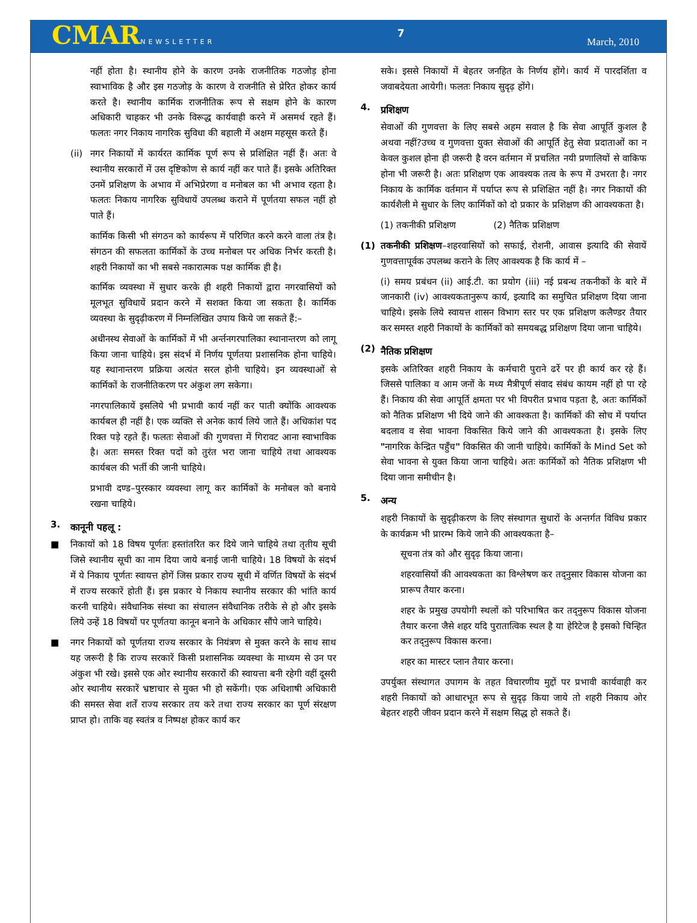CMARNEWSLETTER
7
March, 2010
नहीं होता है। स्थानीय होने के कारण उनके राजनीतिक गठजोड़ होना स्वाभाविक है और इस गठजोड़ के कारण वे राजनीति से प्रेरित होकर कार्य करते है। स्थानीय कार्मिक राजनीतिक रूप से सक्षम होने के कारण अधिकारी चाहकर भी उनके विरूद्ध कार्यवाही करने में असमर्थ रहते हैं। फलतः नगर निकाय नागरिक सुविधा की बहाली में अक्षम महसूस करते हैं।
(ii)
नगर निकायों में कार्यरत कार्मिक पूर्ण रूप से प्रशिक्षित नहीं हैं। अतः वे स्थानीय सरकारों में उस दृष्टिकोण से कार्य नहीं कर पाते हैं। इसके अतिरिक्त उनमें प्रशिक्षण के अभाव में अभिप्रेरणा व मनोबल का भी अभाव रहता है। फलतः निकाय नागरिक सुविधायें उपलब्ध कराने में पूर्णतया सफल नहीं हो पाते हैं।
कार्मिक किसी भी संगठन को कार्यरूप में परिणित करने करने वाला तंत्र है। संगठन की सफलता कार्मिकों के उच्च मनोबल पर अधिक निर्भर करती है। शहरी निकायों का भी सबसे नकारात्मक पक्ष कार्मिक ही है।
कार्मिक व्यवस्था में सुधार करके ही शहरी निकायों द्वारा नगरवासियों को मूलभूत सुविधायें प्रदान करने में सशक्त किया जा सकता है। कार्मिक व्यवस्था के सुदृढ़ीकरण में निम्नलिखित उपाय किये जा सकते हैं:–
अधीनस्थ सेवाओं के कार्मिकों में भी अर्न्तनगरपालिका स्थानान्तरण को लागू किया जाना चाहिये। इस संदर्भ में निर्णय पूर्णतया प्रशासनिक होना चाहिये। यह स्थानान्तरण प्रक्रिया अत्यंत सरल होनी चाहिये। इन व्यवस्थाओं से कार्मिकों के राजनीतिकरण पर अंकुश लग सकेगा।
नगरपालिकायें इसलिये भी प्रभावी कार्य नहीं कर पाती क्योंकि आवश्यक कार्यबल ही नहीं है। एक व्यक्ति से अनेक कार्य लिये जाते हैं। अधिकांश पद रिक्त पड़े रहते हैं। फलतः सेवाओं की गुणवत्ता में गिरावट आना स्वाभाविक है। अतः समस्त रिक्त पदों को तुरंत भरा जाना चाहिये तथा आवश्यक कार्यबल की भर्ती की जानी चाहिये।
प्रभावी दण्ड–पुरस्कार व्यवस्था लागू कर कार्मिकों के मनोबल को बनाये रखना चाहिये।
3.
कानूनी पहलू :
■ निकायों को 18 विषय पूर्णतः हस्तांतरित कर दिये जाने चाहिये तथा तृतीय सूची जिसे स्थानीय सूची का नाम दिया जाये बनाई जानी चाहिये। 18 विषयों के संदर्भ में ये निकाय पूर्णतः स्वायत्त होगें जिस प्रकार राज्य सूची में वर्णित विषयों के संदर्भ में राज्य सरकारें होती हैं। इस प्रकार ये निकाय स्थानीय सरकार की भांति कार्य करनी चाहिये। संवैधानिक संस्था का संचालन संवैधानिक तरीके से हो और इसके लिये उन्हें 18 विषयों पर पूर्णतया कानून बनाने के अधिकार सौंपे जाने चाहिये।
■ नगर निकायों को पूर्णतया राज्य सरकार के नियंत्रण से मुक्त करने के साथ साथ यह जरूरी है कि राज्य सरकारें किसी प्रशासनिक व्यवस्था के माध्यम से उन पर अंकुश भी रखे। इससे एक ओर स्थानीय सरकारों की स्वायत्ता बनी रहेगी वहीं दूसरी ओर स्थानीय सरकारें भ्रष्टाचार से मुक्त भी हो सकेंगी। एक अधिशाषी अधिकारी की समस्त सेवा शर्तें राज्य सरकार तय करे तथा राज्य सरकार का पूर्ण संरक्षण प्राप्त हो। ताकि वह स्वतंत्र व निष्पक्ष होकर कार्य कर
सके। इससे निकायों में बेहतर जनहित के निर्णय होंगे। कार्य में पारदर्शिता व जवाबदेयता आयेगी। फलतः निकाय सुदृढ़ होंगे।
4.
प्रशिक्षण
सेवाओं की गुणवत्ता के लिए सबसे अहम सवाल है कि सेवा आपूर्ति कुशल है अथवा नहीं?उच्च व गुणवत्ता युक्त सेवाओं की आपूर्ति हेतु सेवा प्रदाताओं का न केवल कुशल होना ही जरूरी है वरन वर्तमान में प्रचलित नयी प्रणालियों से वाकिफ होना भी जरूरी है। अतः प्रशिक्षण एक आवश्यक तत्व के रूप में उभरता है। नगर निकाय के कार्मिक वर्तमान में पर्याप्त रूप से प्रशिक्षित नहीं है। नगर निकायों की कार्यशैली मे सुधार के लिए कार्मिकों को दो प्रकार के प्रशिक्षण की आवश्यकता है।
(1) तकनीकी प्रशिक्षण (2) नैतिक प्रशिक्षण
(1) तकनीकी प्रशिक्षण–शहरवासियों को सफाई, रोशनी, आवास इत्यादि की सेवायें गुणवत्तापूर्वक उपलब्ध कराने के लिए आवश्यक है कि कार्य में –
(i) समय प्रबंधन (ii) आई.टी. का प्रयोग (iii) नई प्रबन्ध तकनीकों के बारे में जानकारी (iv) आवश्यकतानुरूप कार्य, इत्यादि का समुचित प्रशिक्षण दिया जाना चाहिये। इसके लिये स्वायत्त शासन विभाग स्तर पर एक प्रशिक्षण कलैण्डर तैयार कर समस्त शहरी निकायों के कार्मिकों को समयबद्ध प्रशिक्षण दिया जाना चाहिये।
(2)
नैतिक प्रशिक्षण
इसके अतिरिक्त शहरी निकाय के कर्मचारी पुराने ढर्रे पर ही कार्य कर रहे हैं। जिससे पालिका व आम जनों के मध्य मैत्रीपूर्ण संवाद संबंध कायम नहीं हो पा रहे हैं। निकाय की सेवा आपूर्ति क्षमता पर भी विपरीत प्रभाव पड़ता है, अतः कार्मिकों को नैतिक प्रशिक्षण भी दिये जाने की आवश्कता है। कार्मिकों की सोच में पर्याप्त बदलाव व सेवा भावना विकसित किये जाने की आवश्यकता है। इसके लिए "नागरिक केन्द्रित पहुँच" विकसित की जानी चाहिये। कार्मिकों के Mind Set को सेवा भावना से युक्त किया जाना चाहिये। अतः कार्मिकों को नैतिक प्रशिक्षण भी दिया जाना समीचीन है।
5.
अन्य
शहरी निकायों के सुदृढ़ीकरण के लिए संस्थागत सुधारों के अन्तर्गत विविध प्रकार के कार्यक्रम भी प्रारम्भ किये जाने की आवश्यकता है–
सूचना तंत्र को और सुदृढ़ किया जाना।
शहरवासियों की आवश्यकता का विश्लेषण कर तद्नुसार विकास योजना का प्रारूप तैयार करना।
शहर के प्रमुख उपयोगी स्थलों को परिभाषित कर तद्नुरूप विकास योजना तैयार करना जैसे शहर यदि पुरातात्विक स्थल है या हेरिटेज है इसको चिन्हित कर तद्नुरूप विकास करना।
शहर का मास्टर प्लान तैयार करना।
उपर्युक्त संस्थागत उपागम के तहत विचारणीय मुद्दों पर प्रभावी कार्यवाही कर शहरी निकायों को आधारभूत रूप से सुदृढ़ किया जाये तो शहरी निकाय ओर बेहतर शहरी जीवन प्रदान करने में सक्षम सिद्ध हो सकते हैं।